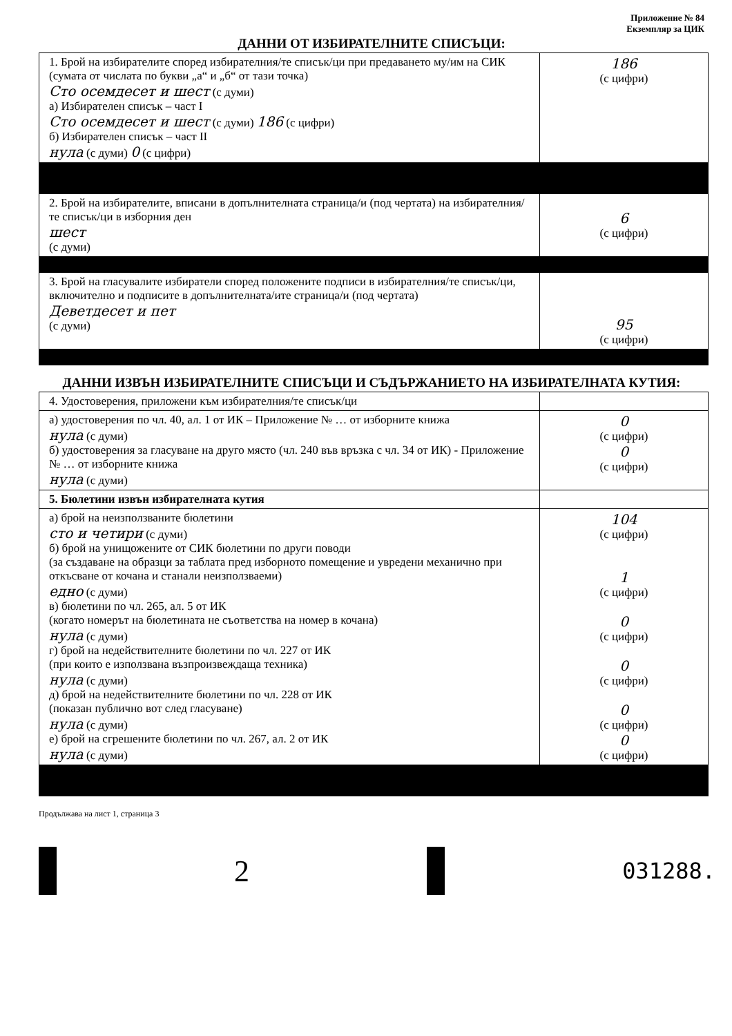Приложение № 84
Екземпляр за ЦИК
ДАННИ ОТ ИЗБИРАТЕЛНИТЕ СПИСЪЦИ:
| 1. Брой на избирателите според избирателния/те списък/ци при предаването му/им на СИК (сумата от числата по букви „а“ и „б“ от тази точка) Сто осемдесет и шест (с думи) а) Избирателен списък – част I Сто осемдесет и шест (с думи) 186 (с цифри) б) Избирателен списък – част II нула (с думи) 0 (с цифри) | 186 (с цифри) |
| 2. Брой на избирателите, вписани в допълнителната страница/и (под чертата) на избирателния/те списък/ци в изборния ден шест (с думи) | 6 (с цифри) |
| 3. Брой на гласувалите избиратели според положените подписи в избирателния/те списък/ци, включително и подписите в допълнителната/ите страница/и (под чертата) Деветдесет и пет (с думи) | 95 (с цифри) |
ДАННИ ИЗВЪН ИЗБИРАТЕЛНИТЕ СПИСЪЦИ И СЪДЪРЖАНИЕТО НА ИЗБИРАТЕЛНАТА КУТИЯ:
| 4. Удостоверения, приложени към избирателния/те списък/ци | |
| а) удостоверения по чл. 40, ал. 1 от ИК – Приложение № … от изборните книжа нула (с думи) б) удостоверения за гласуване на друго място (чл. 240 във връзка с чл. 34 от ИК) - Приложение № … от изборните книжа нула (с думи) | 0 (с цифри) 0 (с цифри) |
| 5. Бюлетини извън избирателната кутия | |
| а) брой на неизползваните бюлетини сто и четири (с думи) б) брой на унищожените от СИК бюлетини по други поводи (за създаване на образци за таблата пред изборното помещение и увредени механично при откъсване от кочана и станали неизползваеми) едно (с думи) в) бюлетини по чл. 265, ал. 5 от ИК (когато номерът на бюлетината не съответства на номер в кочана) нула (с думи) г) брой на недействителните бюлетини по чл. 227 от ИК (при които е използвана възпроизвеждаща техника) нула (с думи) д) брой на недействителните бюлетини по чл. 228 от ИК (показан публично вот след гласуване) нула (с думи) е) брой на сгрешените бюлетини по чл. 267, ал. 2 от ИК нула (с думи) | 104 (с цифри) 1 (с цифри) 0 (с цифри) 0 (с цифри) 0 (с цифри) 0 (с цифри) |
Продължава на лист 1, страница 3
2
031288.